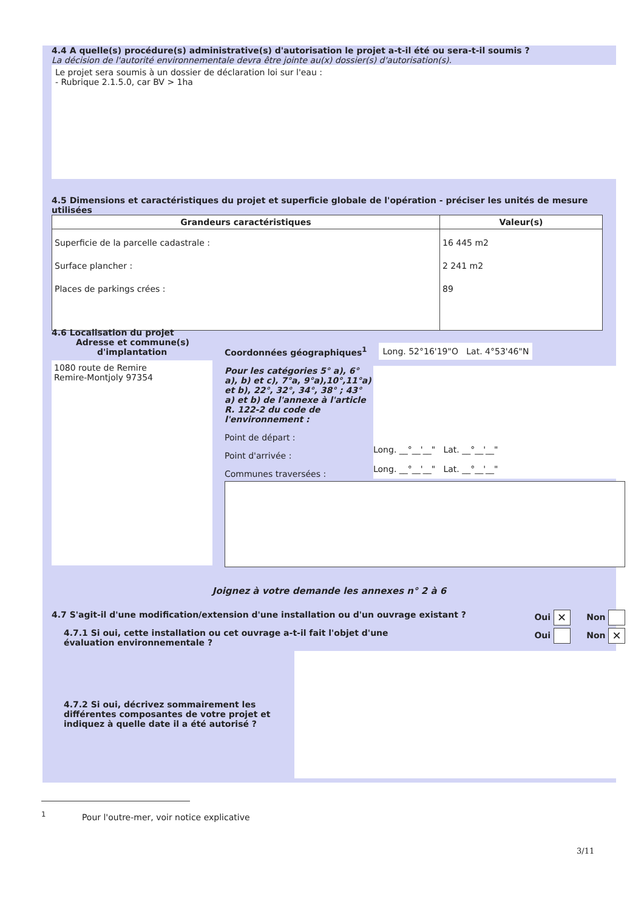4.4 A quelle(s) procédure(s) administrative(s) d'autorisation le projet a-t-il été ou sera-t-il soumis ?
La décision de l'autorité environnementale devra être jointe au(x) dossier(s) d'autorisation(s).
Le projet sera soumis à un dossier de déclaration loi sur l'eau :
- Rubrique 2.1.5.0, car BV > 1ha
4.5 Dimensions et caractéristiques du projet et superficie globale de l'opération - préciser les unités de mesure utilisées
| Grandeurs caractéristiques | Valeur(s) |
| --- | --- |
| Superficie de la parcelle cadastrale : Surface plancher : Places de parkings crées : | 16 445 m2 2 241 m2 89 |
4.6 Localisation du projet
Adresse et commune(s)
d'implantation
1080 route de Remire
Remire-Montjoly 97354
Coordonnées géographiques<sup>1</sup> Long. 52°16'19"O Lat. 4°53'46"N
Pour les catégories 5° a), 6° a), b) et c), 7°a, 9°a),10°,11°a) et b), 22°, 32°, 34°, 38° ; 43° a) et b) de l'annexe à l'article R. 122-2 du code de l'environnement :
Point de départ :
Point d'arrivée :
Communes traversées :
Long. __°__'__" Lat. __°__'__"
Long. __°__'__" Lat. __°__'__"
Joignez à votre demande les annexes n° 2 à 6
4.7 S'agit-il d'une modification/extension d'une installation ou d'un ouvrage existant ? Oui ✕ Non
4.7.1 Si oui, cette installation ou cet ouvrage a-t-il fait l'objet d'une évaluation environnementale ? Oui Non ✕
4.7.2 Si oui, décrivez sommairement les différentes composantes de votre projet et indiquez à quelle date il a été autorisé ?
<sup>1</sup> Pour l'outre-mer, voir notice explicative
3/11